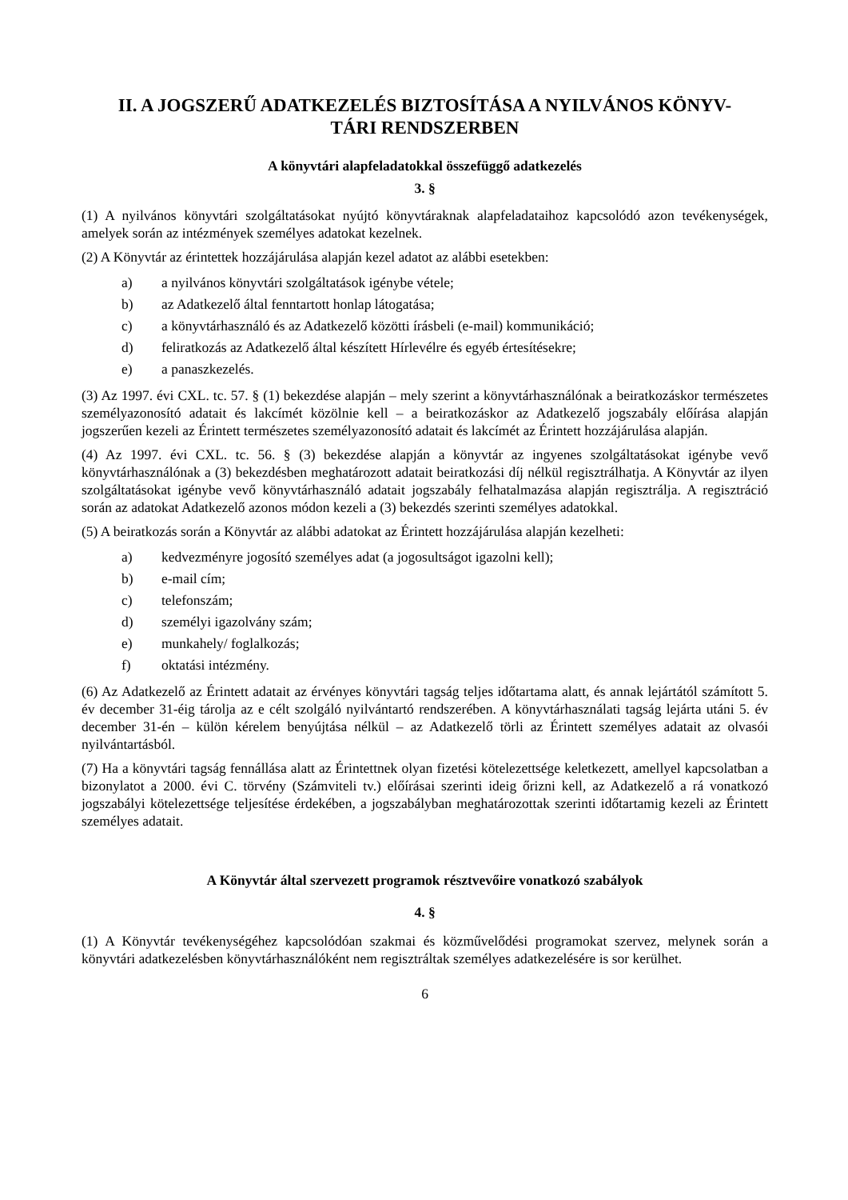II. A JOGSZERŰ ADATKEZELÉS BIZTOSÍTÁSA A NYILVÁNOS KÖNYV-
TÁRI RENDSZERBEN
A könyvtári alapfeladatokkal összefüggő adatkezelés
3. §
(1) A nyilvános könyvtári szolgáltatásokat nyújtó könyvtáraknak alapfeladataihoz kapcsolódó azon tevékenységek, amelyek során az intézmények személyes adatokat kezelnek.
(2) A Könyvtár az érintettek hozzájárulása alapján kezel adatot az alábbi esetekben:
a) a nyilvános könyvtári szolgáltatások igénybe vétele;
b) az Adatkezelő által fenntartott honlap látogatása;
c) a könyvtárhasználó és az Adatkezelő közötti írásbeli (e-mail) kommunikáció;
d) feliratkozás az Adatkezelő által készített Hírlevélre és egyéb értesítésekre;
e) a panaszkezelés.
(3) Az 1997. évi CXL. tc. 57. § (1) bekezdése alapján – mely szerint a könyvtárhasználónak a beiratkozáskor természetes személyazonosító adatait és lakcímét közölnie kell – a beiratkozáskor az Adatkezelő jogszabály előírása alapján jogszerűen kezeli az Érintett természetes személyazonosító adatait és lakcímét az Érintett hozzájárulása alapján.
(4) Az 1997. évi CXL. tc. 56. § (3) bekezdése alapján a könyvtár az ingyenes szolgáltatásokat igénybe vevő könyvtárhasználónak a (3) bekezdésben meghatározott adatait beiratkozási díj nélkül regisztrálhatja. A Könyvtár az ilyen szolgáltatásokat igénybe vevő könyvtárhasználó adatait jogszabály felhatalmazása alapján regisztrálja. A regisztráció során az adatokat Adatkezelő azonos módon kezeli a (3) bekezdés szerinti személyes adatokkal.
(5) A beiratkozás során a Könyvtár az alábbi adatokat az Érintett hozzájárulása alapján kezelheti:
a) kedvezményre jogosító személyes adat (a jogosultságot igazolni kell);
b) e-mail cím;
c) telefonszám;
d) személyi igazolvány szám;
e) munkahely/ foglalkozás;
f) oktatási intézmény.
(6) Az Adatkezelő az Érintett adatait az érvényes könyvtári tagság teljes időtartama alatt, és annak lejártától számított 5. év december 31-éig tárolja az e célt szolgáló nyilvántartó rendszerében. A könyvtárhasználati tagság lejárta utáni 5. év december 31-én – külön kérelem benyújtása nélkül – az Adatkezelő törli az Érintett személyes adatait az olvasói nyilvántartásból.
(7) Ha a könyvtári tagság fennállása alatt az Érintettnek olyan fizetési kötelezettsége keletkezett, amellyel kapcsolatban a bizonylatot a 2000. évi C. törvény (Számviteli tv.) előírásai szerinti ideig őrizni kell, az Adatkezelő a rá vonatkozó jogszabályi kötelezettsége teljesítése érdekében, a jogszabályban meghatározottak szerinti időtartamig kezeli az Érintett személyes adatait.
A Könyvtár által szervezett programok résztvevőire vonatkozó szabályok
4. §
(1) A Könyvtár tevékenységéhez kapcsolódóan szakmai és közművelődési programokat szervez, melynek során a könyvtári adatkezelésben könyvtárhasználóként nem regisztráltak személyes adatkezelésére is sor kerülhet.
6